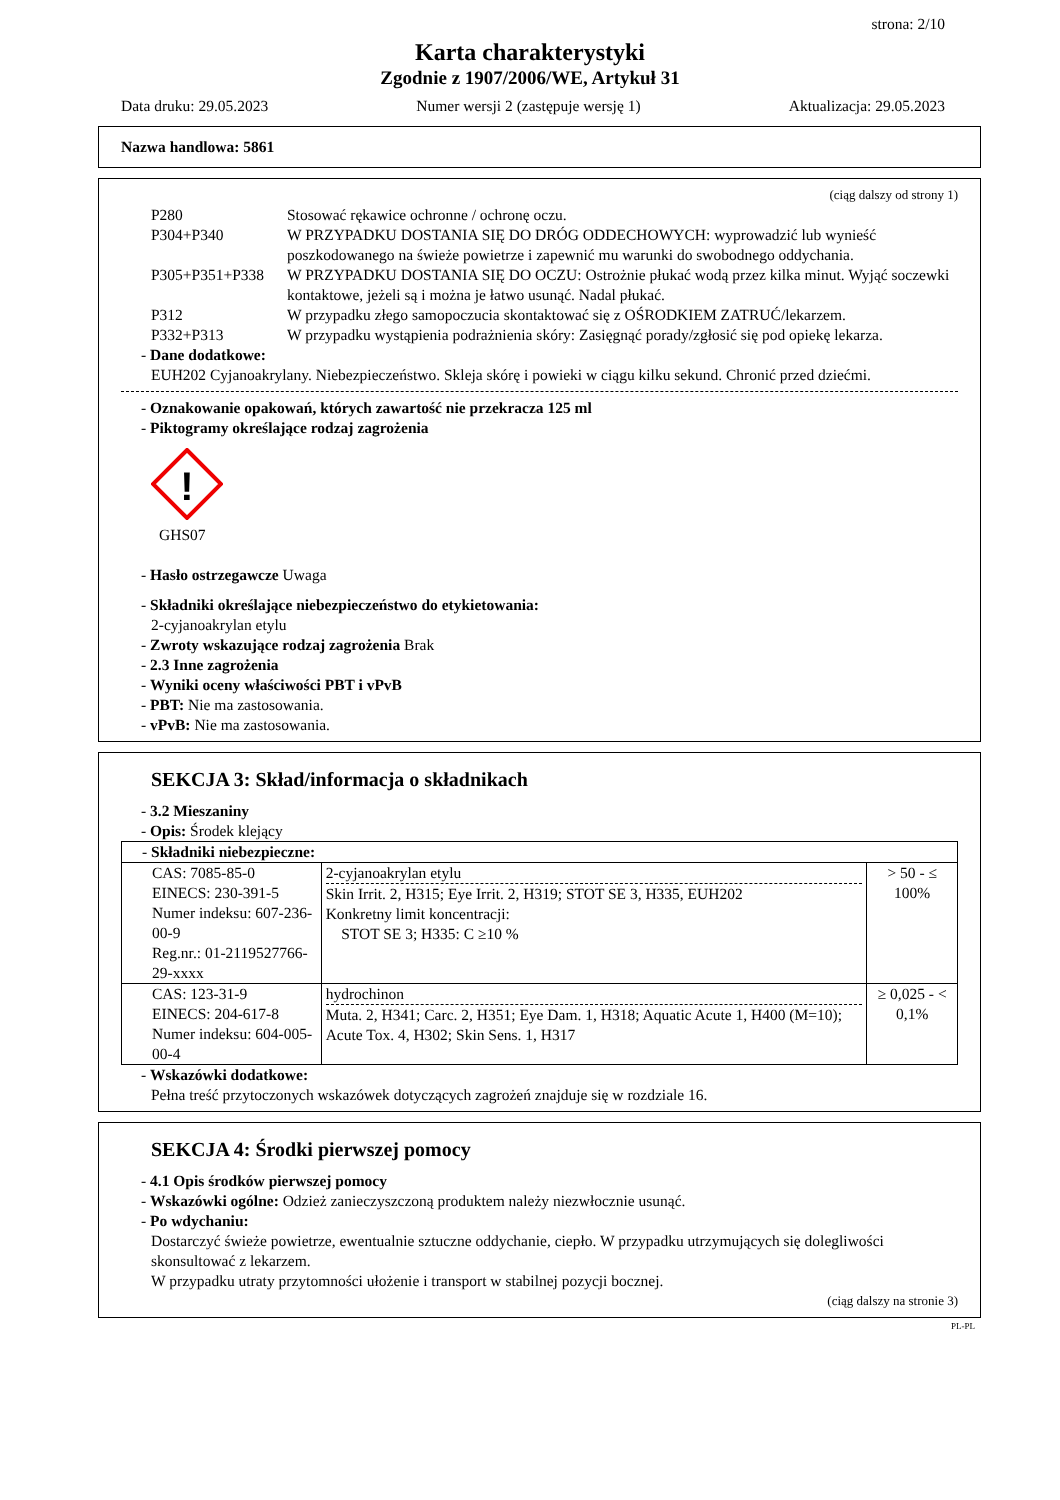strona: 2/10
Karta charakterystyki
Zgodnie z 1907/2006/WE, Artykuł 31
Data druku: 29.05.2023 Numer wersji 2 (zastępuje wersję 1) Aktualizacja: 29.05.2023
Nazwa handlowa: 5861
(ciąg dalszy od strony 1)
P280 Stosować rękawice ochronne / ochronę oczu. P304+P340 W PRZYPADKU DOSTANIA SIĘ DO DRÓG ODDECHOWYCH: wyprowadzić lub wynieść poszkodowanego na świeże powietrze i zapewnić mu warunki do swobodnego oddychania. P305+P351+P338 W PRZYPADKU DOSTANIA SIĘ DO OCZU: Ostrożnie płukać wodą przez kilka minut. Wyjąć soczewki kontaktowe, jeżeli są i można je łatwo usunąć. Nadal płukać. P312 W przypadku złego samopoczucia skontaktować się z OŚRODKIEM ZATRUĆ/lekarzem. P332+P313 W przypadku wystąpienia podrażnienia skóry: Zasięgnąć porady/zgłosić się pod opiekę lekarza.
- Dane dodatkowe:
EUH202 Cyjanoakrylany. Niebezpieczeństwo. Skleja skórę i powieki w ciągu kilku sekund. Chronić przed dziećmi.
- Oznakowanie opakowań, których zawartość nie przekracza 125 ml
- Piktogramy określające rodzaj zagrożenia
!
GHS07
- Hasło ostrzegawcze Uwaga
- Składniki określające niebezpieczeństwo do etykietowania:
2-cyjanoakrylan etylu
- Zwroty wskazujące rodzaj zagrożenia Brak
- 2.3 Inne zagrożenia
- Wyniki oceny właściwości PBT i vPvB
- PBT: Nie ma zastosowania.
- vPvB: Nie ma zastosowania.
SEKCJA 3: Skład/informacja o składnikach
- 3.2 Mieszaniny
- Opis: Środek klejący
| - Składniki niebezpieczne: | | |
| CAS: 7085-85-0 EINECS: 230-391-5 Numer indeksu: 607-236-00-9 Reg.nr.: 01-2119527766-29-xxxx | 2-cyjanoakrylan etylu Skin Irrit. 2, H315; Eye Irrit. 2, H319; STOT SE 3, H335, EUH202 Konkretny limit koncentracji: STOT SE 3; H335: C ≥10 % | > 50 - ≤ 100% |
| CAS: 123-31-9 EINECS: 204-617-8 Numer indeksu: 604-005-00-4 | hydrochinon Muta. 2, H341; Carc. 2, H351; Eye Dam. 1, H318; Aquatic Acute 1, H400 (M=10); Acute Tox. 4, H302; Skin Sens. 1, H317 | ≥ 0,025 - < 0,1% |
- Wskazówki dodatkowe:
Pełna treść przytoczonych wskazówek dotyczących zagrożeń znajduje się w rozdziale 16.
SEKCJA 4: Środki pierwszej pomocy
- 4.1 Opis środków pierwszej pomocy
- Wskazówki ogólne: Odzież zanieczyszczoną produktem należy niezwłocznie usunąć.
- Po wdychaniu:
Dostarczyć świeże powietrze, ewentualnie sztuczne oddychanie, ciepło. W przypadku utrzymujących się dolegliwości skonsultować z lekarzem.
W przypadku utraty przytomności ułożenie i transport w stabilnej pozycji bocznej.
(ciąg dalszy na stronie 3)
PL-PL